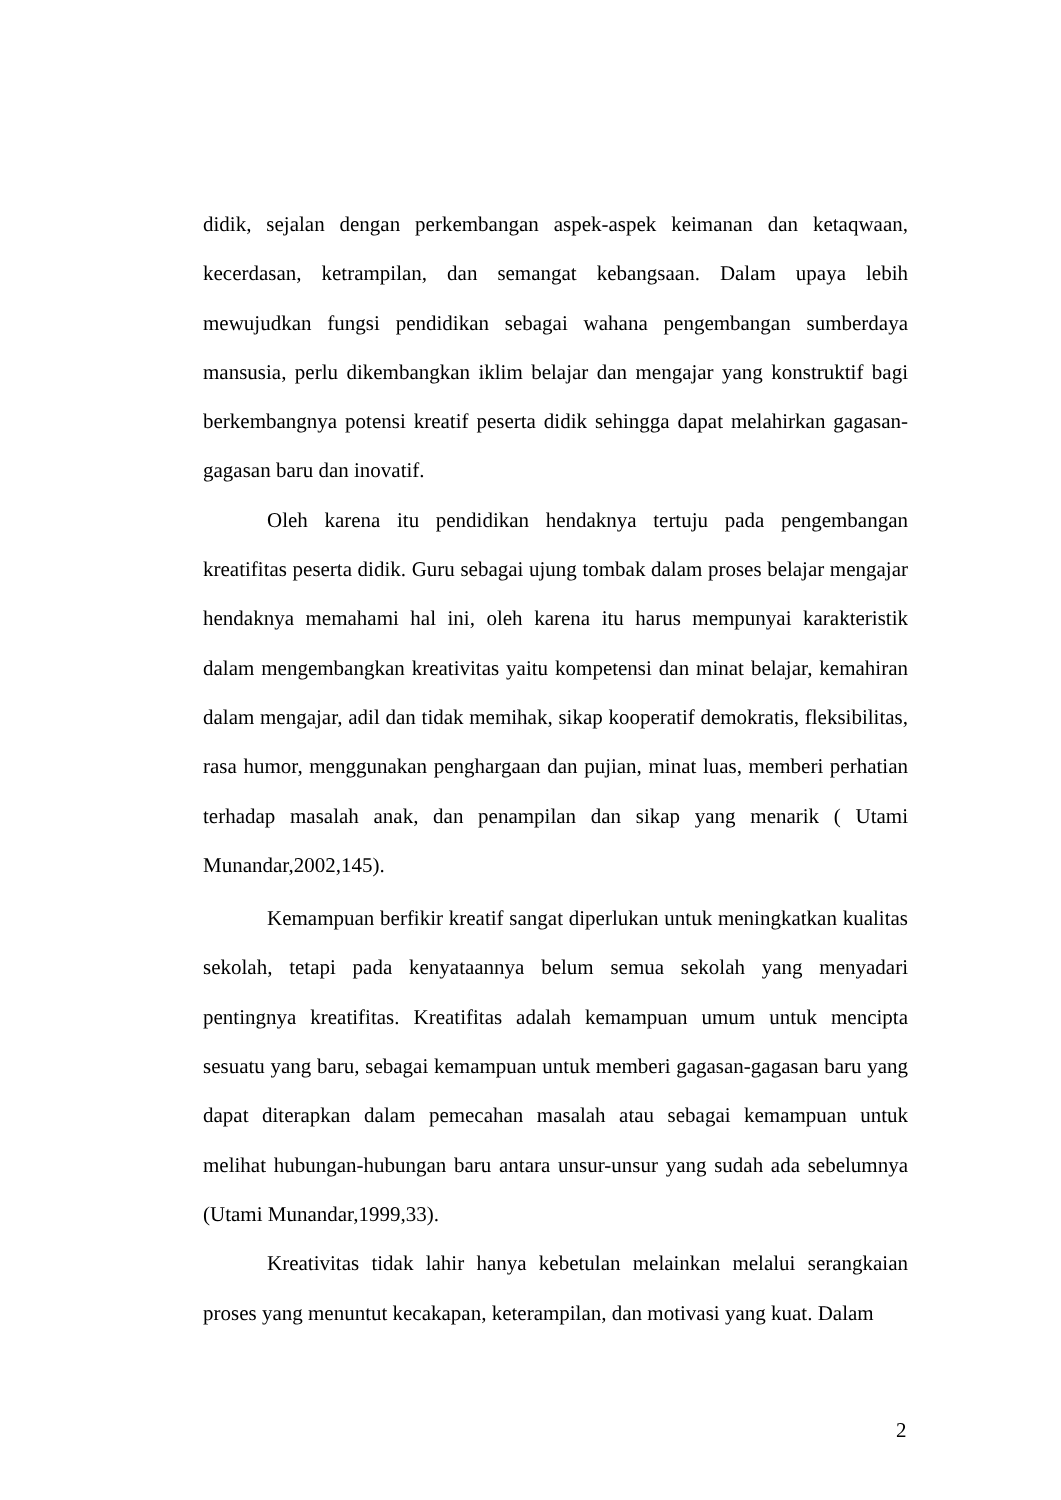didik, sejalan dengan perkembangan aspek-aspek keimanan dan ketaqwaan, kecerdasan, ketrampilan, dan semangat kebangsaan. Dalam upaya lebih mewujudkan fungsi pendidikan sebagai wahana pengembangan sumberdaya mansusia, perlu dikembangkan iklim belajar dan mengajar yang konstruktif bagi berkembangnya potensi kreatif peserta didik sehingga dapat melahirkan gagasan-gagasan baru dan inovatif.
Oleh karena itu pendidikan hendaknya tertuju pada pengembangan kreatifitas peserta didik. Guru sebagai ujung tombak dalam proses belajar mengajar hendaknya memahami hal ini, oleh karena itu harus mempunyai karakteristik dalam mengembangkan kreativitas yaitu kompetensi dan minat belajar, kemahiran dalam mengajar, adil dan tidak memihak, sikap kooperatif demokratis, fleksibilitas, rasa humor, menggunakan penghargaan dan pujian, minat luas, memberi perhatian terhadap masalah anak, dan penampilan dan sikap yang menarik ( Utami Munandar,2002,145).
Kemampuan berfikir kreatif sangat diperlukan untuk meningkatkan kualitas sekolah, tetapi pada kenyataannya belum semua sekolah yang menyadari pentingnya kreatifitas. Kreatifitas adalah kemampuan umum untuk mencipta sesuatu yang baru, sebagai kemampuan untuk memberi gagasan-gagasan baru yang dapat diterapkan dalam pemecahan masalah atau sebagai kemampuan untuk melihat hubungan-hubungan baru antara unsur-unsur yang sudah ada sebelumnya (Utami Munandar,1999,33).
Kreativitas tidak lahir hanya kebetulan melainkan melalui serangkaian proses yang menuntut kecakapan, keterampilan, dan motivasi yang kuat. Dalam
2